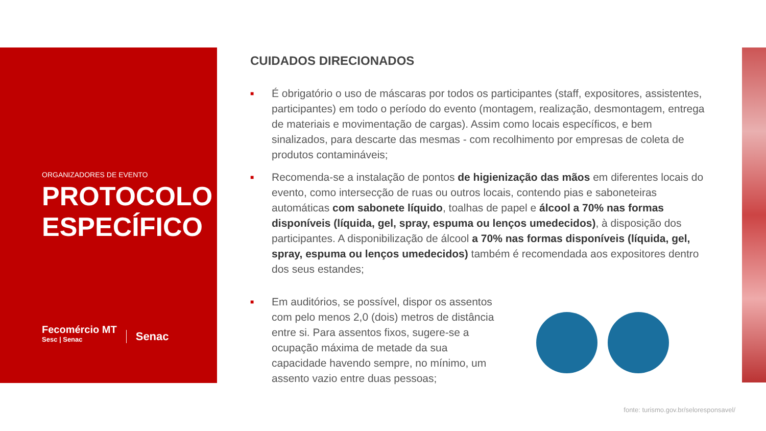ORGANIZADORES DE EVENTO
PROTOCOLO ESPECÍFICO
Fecomércio MT
Sesc | Senac
Senac
CUIDADOS DIRECIONADOS
■
É obrigatório o uso de máscaras por todos os participantes (staff, expositores, assistentes, participantes) em todo o período do evento (montagem, realização, desmontagem, entrega de materiais e movimentação de cargas). Assim como locais específicos, e bem sinalizados, para descarte das mesmas - com recolhimento por empresas de coleta de produtos contamináveis;
■
Recomenda-se a instalação de pontos de higienização das mãos em diferentes locais do evento, como intersecção de ruas ou outros locais, contendo pias e saboneteiras automáticas com sabonete líquido, toalhas de papel e álcool a 70% nas formas disponíveis (líquida, gel, spray, espuma ou lenços umedecidos), à disposição dos participantes. A disponibilização de álcool a 70% nas formas disponíveis (líquida, gel, spray, espuma ou lenços umedecidos) também é recomendada aos expositores dentro dos seus estandes;
■
Em auditórios, se possível, dispor os assentos com pelo menos 2,0 (dois) metros de distância entre si. Para assentos fixos, sugere-se a ocupação máxima de metade da sua capacidade havendo sempre, no mínimo, um assento vazio entre duas pessoas;
fonte: turismo.gov.br/seloresponsavel/